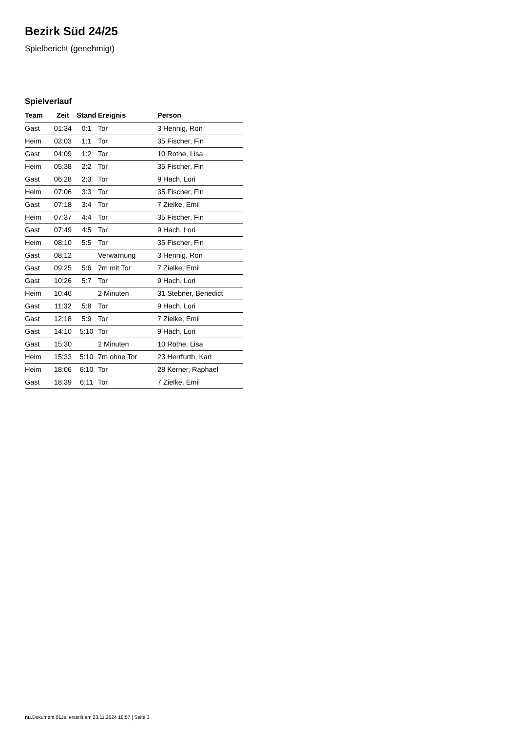Bezirk Süd 24/25
Spielbericht (genehmigt)
Spielverlauf
| Team | Zeit | Stand | Ereignis | Person |
| --- | --- | --- | --- | --- |
| Gast | 01:34 | 0:1 | Tor | 3 Hennig, Ron |
| Heim | 03:03 | 1:1 | Tor | 35 Fischer, Fin |
| Gast | 04:09 | 1:2 | Tor | 10 Rothe, Lisa |
| Heim | 05:38 | 2:2 | Tor | 35 Fischer, Fin |
| Gast | 06:28 | 2:3 | Tor | 9 Hach, Lori |
| Heim | 07:06 | 3:3 | Tor | 35 Fischer, Fin |
| Gast | 07:18 | 3:4 | Tor | 7 Zielke, Emil |
| Heim | 07:37 | 4:4 | Tor | 35 Fischer, Fin |
| Gast | 07:49 | 4:5 | Tor | 9 Hach, Lori |
| Heim | 08:10 | 5:5 | Tor | 35 Fischer, Fin |
| Gast | 08:12 | | Verwarnung | 3 Hennig, Ron |
| Gast | 09:25 | 5:6 | 7m mit Tor | 7 Zielke, Emil |
| Gast | 10:26 | 5:7 | Tor | 9 Hach, Lori |
| Heim | 10:46 | | 2 Minuten | 31 Stebner, Benedict |
| Gast | 11:32 | 5:8 | Tor | 9 Hach, Lori |
| Gast | 12:18 | 5:9 | Tor | 7 Zielke, Emil |
| Gast | 14:10 | 5:10 | Tor | 9 Hach, Lori |
| Gast | 15:30 | | 2 Minuten | 10 Rothe, Lisa |
| Heim | 15:33 | 5:10 | 7m ohne Tor | 23 Herrfurth, Karl |
| Heim | 18:06 | 6:10 | Tor | 28 Kerner, Raphael |
| Gast | 18:39 | 6:11 | Tor | 7 Zielke, Emil |
nu.Dokument 011e, erstellt am 23.11.2024 18:57 | Seite 3